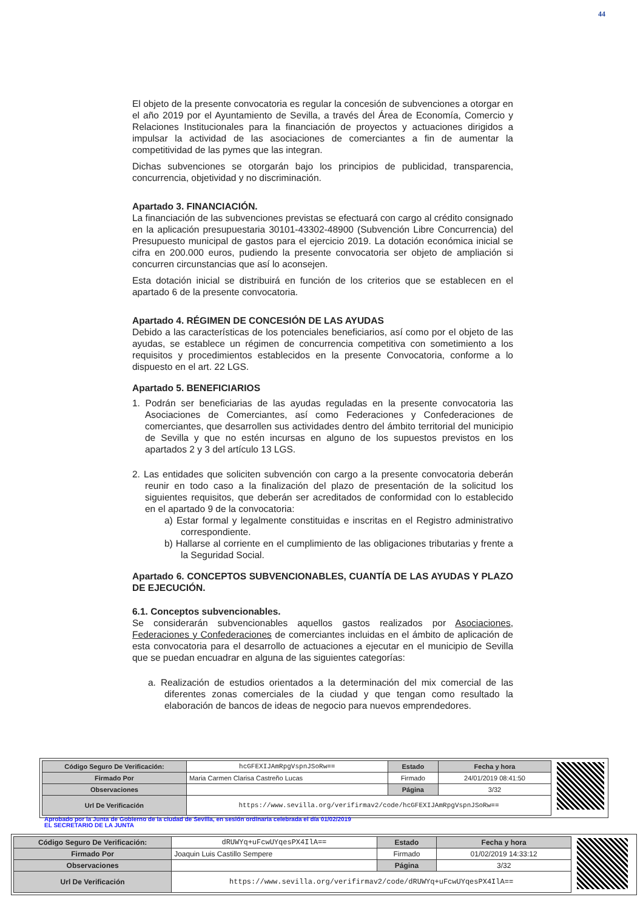44
El objeto de la presente convocatoria es regular la concesión de subvenciones a otorgar en el año 2019 por el Ayuntamiento de Sevilla, a través del Área de Economía, Comercio y Relaciones Institucionales para la financiación de proyectos y actuaciones dirigidos a impulsar la actividad de las asociaciones de comerciantes a fin de aumentar la competitividad de las pymes que las integran.
Dichas subvenciones se otorgarán bajo los principios de publicidad, transparencia, concurrencia, objetividad y no discriminación.
Apartado 3. FINANCIACIÓN.
La financiación de las subvenciones previstas se efectuará con cargo al crédito consignado en la aplicación presupuestaria 30101-43302-48900 (Subvención Libre Concurrencia) del Presupuesto municipal de gastos para el ejercicio 2019. La dotación económica inicial se cifra en 200.000 euros, pudiendo la presente convocatoria ser objeto de ampliación si concurren circunstancias que así lo aconsejen.
Esta dotación inicial se distribuirá en función de los criterios que se establecen en el apartado 6 de la presente convocatoria.
Apartado 4. RÉGIMEN DE CONCESIÓN DE LAS AYUDAS
Debido a las características de los potenciales beneficiarios, así como por el objeto de las ayudas, se establece un régimen de concurrencia competitiva con sometimiento a los requisitos y procedimientos establecidos en la presente Convocatoria, conforme a lo dispuesto en el art. 22 LGS.
Apartado 5. BENEFICIARIOS
1. Podrán ser beneficiarias de las ayudas reguladas en la presente convocatoria las Asociaciones de Comerciantes, así como Federaciones y Confederaciones de comerciantes, que desarrollen sus actividades dentro del ámbito territorial del municipio de Sevilla y que no estén incursas en alguno de los supuestos previstos en los apartados 2 y 3 del artículo 13 LGS.
2. Las entidades que soliciten subvención con cargo a la presente convocatoria deberán reunir en todo caso a la finalización del plazo de presentación de la solicitud los siguientes requisitos, que deberán ser acreditados de conformidad con lo establecido en el apartado 9 de la convocatoria:
a) Estar formal y legalmente constituidas e inscritas en el Registro administrativo correspondiente.
b) Hallarse al corriente en el cumplimiento de las obligaciones tributarias y frente a la Seguridad Social.
Apartado 6. CONCEPTOS SUBVENCIONABLES, CUANTÍA DE LAS AYUDAS Y PLAZO DE EJECUCIÓN.
6.1. Conceptos subvencionables.
Se considerarán subvencionables aquellos gastos realizados por Asociaciones, Federaciones y Confederaciones de comerciantes incluidas en el ámbito de aplicación de esta convocatoria para el desarrollo de actuaciones a ejecutar en el municipio de Sevilla que se puedan encuadrar en alguna de las siguientes categorías:
a. Realización de estudios orientados a la determinación del mix comercial de las diferentes zonas comerciales de la ciudad y que tengan como resultado la elaboración de bancos de ideas de negocio para nuevos emprendedores.
| Código Seguro De Verificación: | hcGFEXIJAmRpgVspnJSoRw== | Estado | Fecha y hora |
| Firmado Por | Maria Carmen Clarisa Castreño Lucas | Firmado | 24/01/2019 08:41:50 |
| Observaciones | | Página | 3/32 |
| Url De Verificación | https://www.sevilla.org/verifirmav2/code/hcGFEXIJAmRpgVspnJSoRw== | | |
Aprobado por la Junta de Gobierno de la ciudad de Sevilla, en sesión ordinaria celebrada el día 01/02/2019
EL SECRETARIO DE LA JUNTA
| Código Seguro De Verificación: | dRUWYq+uFcwUYqesPX4IlA== | Estado | Fecha y hora |
| Firmado Por | Joaquin Luis Castillo Sempere | Firmado | 01/02/2019 14:33:12 |
| Observaciones | | Página | 3/32 |
| Url De Verificación | https://www.sevilla.org/verifirmav2/code/dRUWYq+uFcwUYqesPX4IlA== | | |